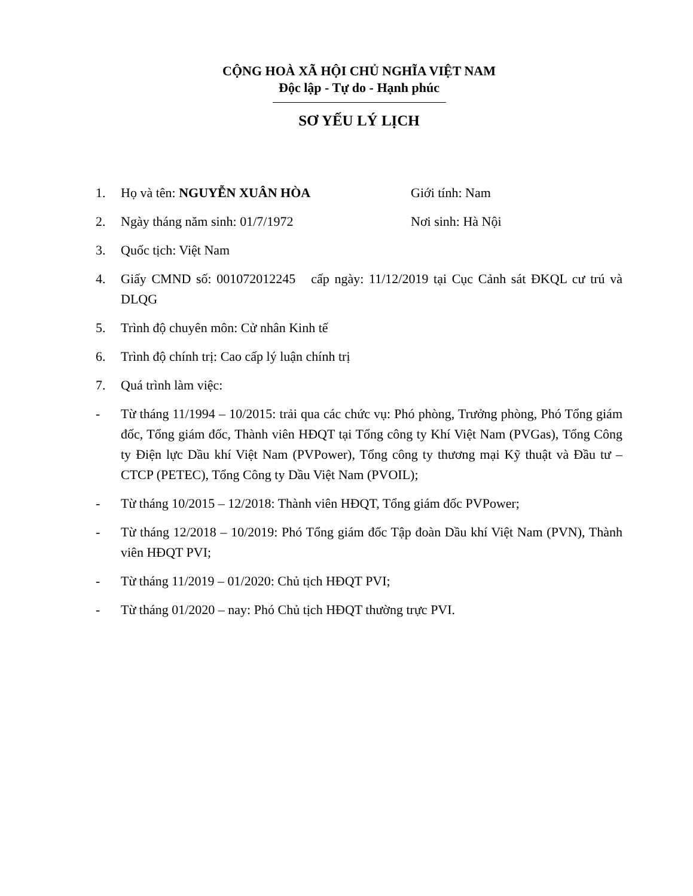CỘNG HOÀ XÃ HỘI CHỦ NGHĨA VIỆT NAM
Độc lập - Tự do - Hạnh phúc
SƠ YẾU LÝ LỊCH
1. Họ và tên: NGUYỄN XUÂN HÒA Giới tính: Nam
2. Ngày tháng năm sinh: 01/7/1972 Nơi sinh: Hà Nội
3. Quốc tịch: Việt Nam
4. Giấy CMND số: 001072012245 cấp ngày: 11/12/2019 tại Cục Cảnh sát ĐKQL cư trú và DLQG
5. Trình độ chuyên môn: Cử nhân Kinh tế
6. Trình độ chính trị: Cao cấp lý luận chính trị
7. Quá trình làm việc:
- Từ tháng 11/1994 – 10/2015: trải qua các chức vụ: Phó phòng, Trưởng phòng, Phó Tổng giám đốc, Tổng giám đốc, Thành viên HĐQT tại Tổng công ty Khí Việt Nam (PVGas), Tổng Công ty Điện lực Dầu khí Việt Nam (PVPower), Tổng công ty thương mại Kỹ thuật và Đầu tư – CTCP (PETEC), Tổng Công ty Dầu Việt Nam (PVOIL);
- Từ tháng 10/2015 – 12/2018: Thành viên HĐQT, Tổng giám đốc PVPower;
- Từ tháng 12/2018 – 10/2019: Phó Tổng giám đốc Tập đoàn Dầu khí Việt Nam (PVN), Thành viên HĐQT PVI;
- Từ tháng 11/2019 – 01/2020: Chủ tịch HĐQT PVI;
- Từ tháng 01/2020 – nay: Phó Chủ tịch HĐQT thường trực PVI.